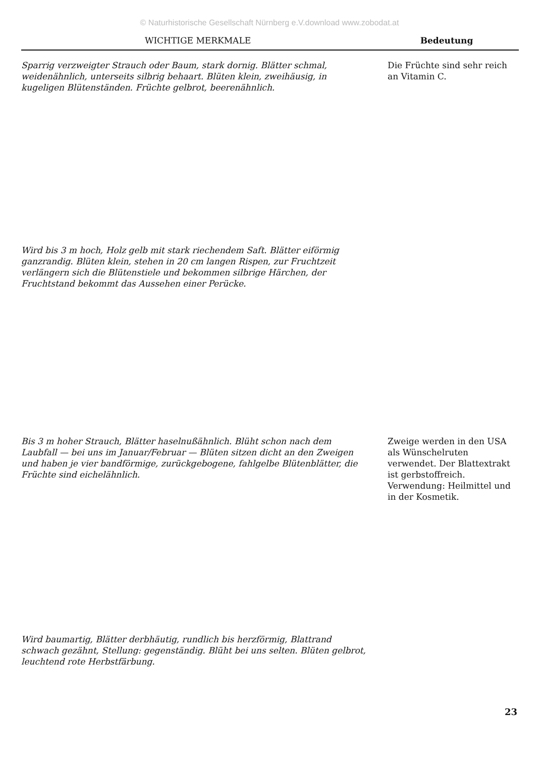© Naturhistorische Gesellschaft Nürnberg e.V.download www.zobodat.at
WICHTIGE MERKMALE Bedeutung
Sparrig verzweigter Strauch oder Baum, stark dornig. Blätter schmal, weidenähnlich, unterseits silbrig behaart. Blüten klein, zweihäusig, in kugeligen Blütenständen. Früchte gelbrot, beerenähnlich.
Die Früchte sind sehr reich an Vitamin C.
Wird bis 3 m hoch, Holz gelb mit stark riechendem Saft. Blätter eiförmig ganzrandig. Blüten klein, stehen in 20 cm langen Rispen, zur Fruchtzeit verlängern sich die Blütenstiele und bekommen silbrige Härchen, der Fruchtstand bekommt das Aussehen einer Perücke.
Bis 3 m hoher Strauch, Blätter haselnußähnlich. Blüht schon nach dem Laubfall — bei uns im Januar/Februar — Blüten sitzen dicht an den Zweigen und haben je vier bandförmige, zurückgebogene, fahlgelbe Blütenblätter, die Früchte sind eichelähnlich.
Zweige werden in den USA als Wünschelruten verwendet. Der Blattextrakt ist gerbstoffreich. Verwendung: Heilmittel und in der Kosmetik.
Wird baumartig, Blätter derbhäutig, rundlich bis herzförmig, Blattrand schwach gezähnt, Stellung: gegenständig. Blüht bei uns selten. Blüten gelbrot, leuchtend rote Herbstfärbung.
23